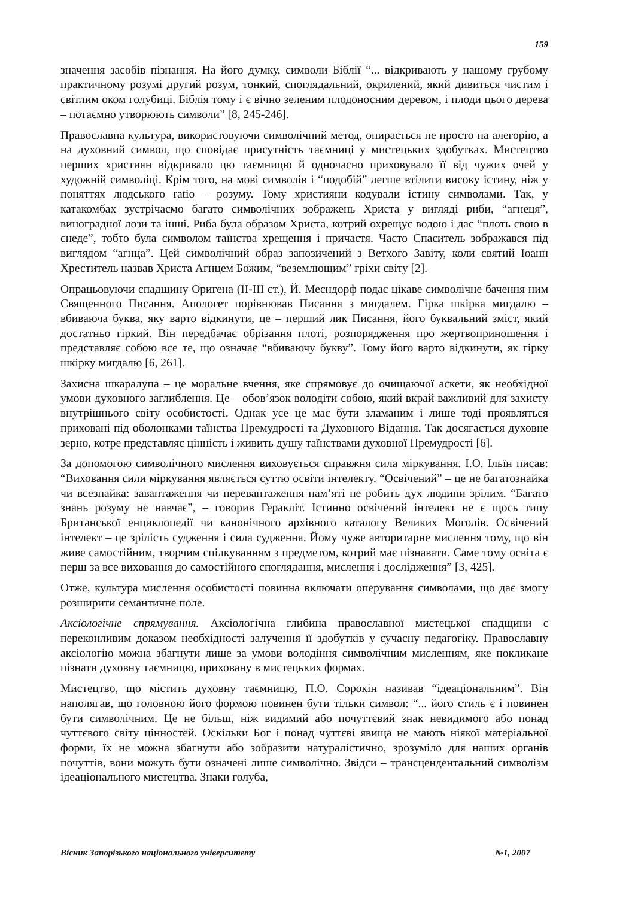159
значення засобів пізнання. На його думку, символи Біблії “... відкривають у нашому грубому практичному розумі другий розум, тонкий, споглядальний, окрилений, який дивиться чистим і світлим оком голубиці. Біблія тому і є вічно зеленим плодоносним деревом, і плоди цього дерева – потаємно утворюють символи” [8, 245-246].
Православна культура, використовуючи символічний метод, опирається не просто на алегорію, а на духовний символ, що сповідає присутність таємниці у мистецьких здобутках. Мистецтво перших християн відкривало цю таємницю й одночасно приховувало її від чужих очей у художній символіці. Крім того, на мові символів і “подобій” легше втілити високу істину, ніж у поняттях людського ratio – розуму. Тому християни кодували істину символами. Так, у катакомбах зустрічаємо багато символічних зображень Христа у вигляді риби, “агнеця”, виноградної лози та інші. Риба була образом Христа, котрий охрещує водою і дає “плоть свою в снеде”, тобто була символом таїнства хрещення і причастя. Часто Спаситель зображався під виглядом “агнца”. Цей символічний образ запозичений з Ветхого Завіту, коли святий Іоанн Хреститель назвав Христа Агнцем Божим, “веземлющим” гріхи світу [2].
Опрацьовуючи спадщину Оригена (II-III ст.), Й. Меєндорф подає цікаве символічне бачення ним Священного Писання. Апологет порівнював Писання з мигдалем. Гірка шкірка мигдалю – вбиваюча буква, яку варто відкинути, це – перший лик Писання, його буквальний зміст, який достатньо гіркий. Він передбачає обрізання плоті, розпорядження про жертвоприношення і представляє собою все те, що означає “вбиваючу букву”. Тому його варто відкинути, як гірку шкірку мигдалю [6, 261].
Захисна шкаралупа – це моральне вчення, яке спрямовує до очищаючої аскети, як необхідної умови духовного заглиблення. Це – обов’язок володіти собою, який вкрай важливий для захисту внутрішнього світу особистості. Однак усе це має бути зламаним і лише тоді проявляться приховані під оболонками таїнства Премудрості та Духовного Відання. Так досягається духовне зерно, котре представляє цінність і живить душу таїнствами духовної Премудрості [6].
За допомогою символічного мислення виховується справжня сила міркування. І.О. Ільїн писав: “Виховання сили міркування являється суттю освіти інтелекту. “Освічений” – це не багатознайка чи всезнайка: завантаження чи перевантаження пам’яті не робить дух людини зрілим. “Багато знань розуму не навчає”, – говорив Геракліт. Істинно освічений інтелект не є щось типу Британської енциклопедії чи канонічного архівного каталогу Великих Моголів. Освічений інтелект – це зрілість судження і сила судження. Йому чуже авторитарне мислення тому, що він живе самостійним, творчим спілкуванням з предметом, котрий має пізнавати. Саме тому освіта є перш за все виховання до самостійного споглядання, мислення і дослідження” [3, 425].
Отже, культура мислення особистості повинна включати оперування символами, що дає змогу розширити семантичне поле.
Аксіологічне спрямування. Аксіологічна глибина православної мистецької спадщини є переконливим доказом необхідності залучення її здобутків у сучасну педагогіку. Православну аксіологію можна збагнути лише за умови володіння символічним мисленням, яке покликане пізнати духовну таємницю, приховану в мистецьких формах.
Мистецтво, що містить духовну таємницю, П.О. Сорокін називав “ідеаціональним”. Він наполягав, що головною його формою повинен бути тільки символ: “... його стиль є і повинен бути символічним. Це не більш, ніж видимий або почуттєвий знак невидимого або понад чуттєвого світу цінностей. Оскільки Бог і понад чуттєві явища не мають ніякої матеріальної форми, їх не можна збагнути або зобразити натуралістично, зрозуміло для наших органів почуттів, вони можуть бути означені лише символічно. Звідси – трансцендентальний символізм ідеаціонального мистецтва. Знаки голуба,
Вісник Запорізького національного університету №1, 2007